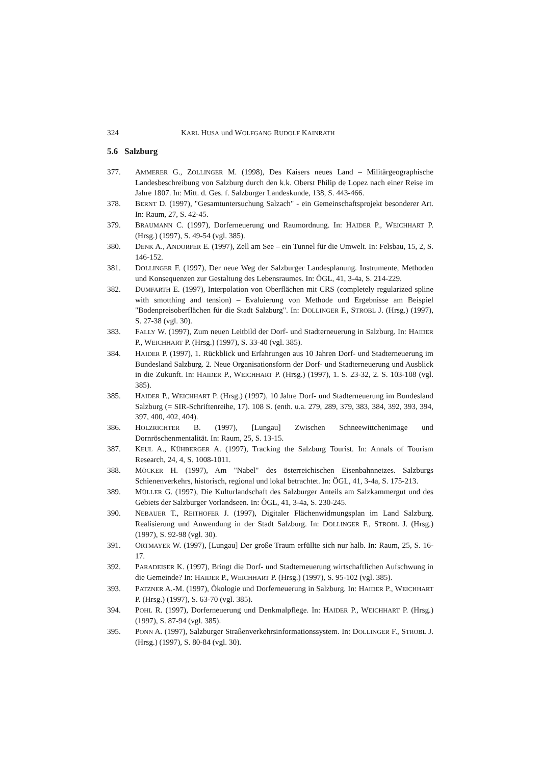324 KARL HUSA und WOLFGANG RUDOLF KAINRATH
5.6 Salzburg
377. AMMERER G., ZOLLINGER M. (1998), Des Kaisers neues Land – Militärgeographische Landesbeschreibung von Salzburg durch den k.k. Oberst Philip de Lopez nach einer Reise im Jahre 1807. In: Mitt. d. Ges. f. Salzburger Landeskunde, 138, S. 443-466.
378. BERNT D. (1997), "Gesamtuntersuchung Salzach" - ein Gemeinschaftsprojekt besonderer Art. In: Raum, 27, S. 42-45.
379. BRAUMANN C. (1997), Dorferneuerung und Raumordnung. In: HAIDER P., WEICHHART P. (Hrsg.) (1997), S. 49-54 (vgl. 385).
380. DENK A., ANDORFER E. (1997), Zell am See – ein Tunnel für die Umwelt. In: Felsbau, 15, 2, S. 146-152.
381. DOLLINGER F. (1997), Der neue Weg der Salzburger Landesplanung. Instrumente, Methoden und Konsequenzen zur Gestaltung des Lebensraumes. In: ÖGL, 41, 3-4a, S. 214-229.
382. DUMFARTH E. (1997), Interpolation von Oberflächen mit CRS (completely regularized spline with smotthing and tension) – Evaluierung von Methode und Ergebnisse am Beispiel "Bodenpreisoberflächen für die Stadt Salzburg". In: DOLLINGER F., STROBL J. (Hrsg.) (1997), S. 27-38 (vgl. 30).
383. FALLY W. (1997), Zum neuen Leitbild der Dorf- und Stadterneuerung in Salzburg. In: HAIDER P., WEICHHART P. (Hrsg.) (1997), S. 33-40 (vgl. 385).
384. HAIDER P. (1997), 1. Rückblick und Erfahrungen aus 10 Jahren Dorf- und Stadterneuerung im Bundesland Salzburg. 2. Neue Organisationsform der Dorf- und Stadterneuerung und Ausblick in die Zukunft. In: HAIDER P., WEICHHART P. (Hrsg.) (1997), 1. S. 23-32, 2. S. 103-108 (vgl. 385).
385. HAIDER P., WEICHHART P. (Hrsg.) (1997), 10 Jahre Dorf- und Stadterneuerung im Bundesland Salzburg (= SIR-Schriftenreihe, 17). 108 S. (enth. u.a. 279, 289, 379, 383, 384, 392, 393, 394, 397, 400, 402, 404).
386. HOLZRICHTER B. (1997), [Lungau] Zwischen Schneewittchenimage und Dornröschenmentalität. In: Raum, 25, S. 13-15.
387. KEUL A., KÜHBERGER A. (1997), Tracking the Salzburg Tourist. In: Annals of Tourism Research, 24, 4, S. 1008-1011.
388. MÖCKER H. (1997), Am "Nabel" des österreichischen Eisenbahnnetzes. Salzburgs Schienenverkehrs, historisch, regional und lokal betrachtet. In: ÖGL, 41, 3-4a, S. 175-213.
389. MÜLLER G. (1997), Die Kulturlandschaft des Salzburger Anteils am Salzkammergut und des Gebiets der Salzburger Vorlandseen. In: ÖGL, 41, 3-4a, S. 230-245.
390. NEBAUER T., REITHOFER J. (1997), Digitaler Flächenwidmungsplan im Land Salzburg. Realisierung und Anwendung in der Stadt Salzburg. In: DOLLINGER F., STROBL J. (Hrsg.) (1997), S. 92-98 (vgl. 30).
391. ORTMAYER W. (1997), [Lungau] Der große Traum erfüllte sich nur halb. In: Raum, 25, S. 16-17.
392. PARADEISER K. (1997), Bringt die Dorf- und Stadterneuerung wirtschaftlichen Aufschwung in die Gemeinde? In: HAIDER P., WEICHHART P. (Hrsg.) (1997), S. 95-102 (vgl. 385).
393. PATZNER A.-M. (1997), Ökologie und Dorferneuerung in Salzburg. In: HAIDER P., WEICHHART P. (Hrsg.) (1997), S. 63-70 (vgl. 385).
394. POHL R. (1997), Dorferneuerung und Denkmalpflege. In: HAIDER P., WEICHHART P. (Hrsg.) (1997), S. 87-94 (vgl. 385).
395. PONN A. (1997), Salzburger Straßenverkehrsinformationssystem. In: DOLLINGER F., STROBL J. (Hrsg.) (1997), S. 80-84 (vgl. 30).